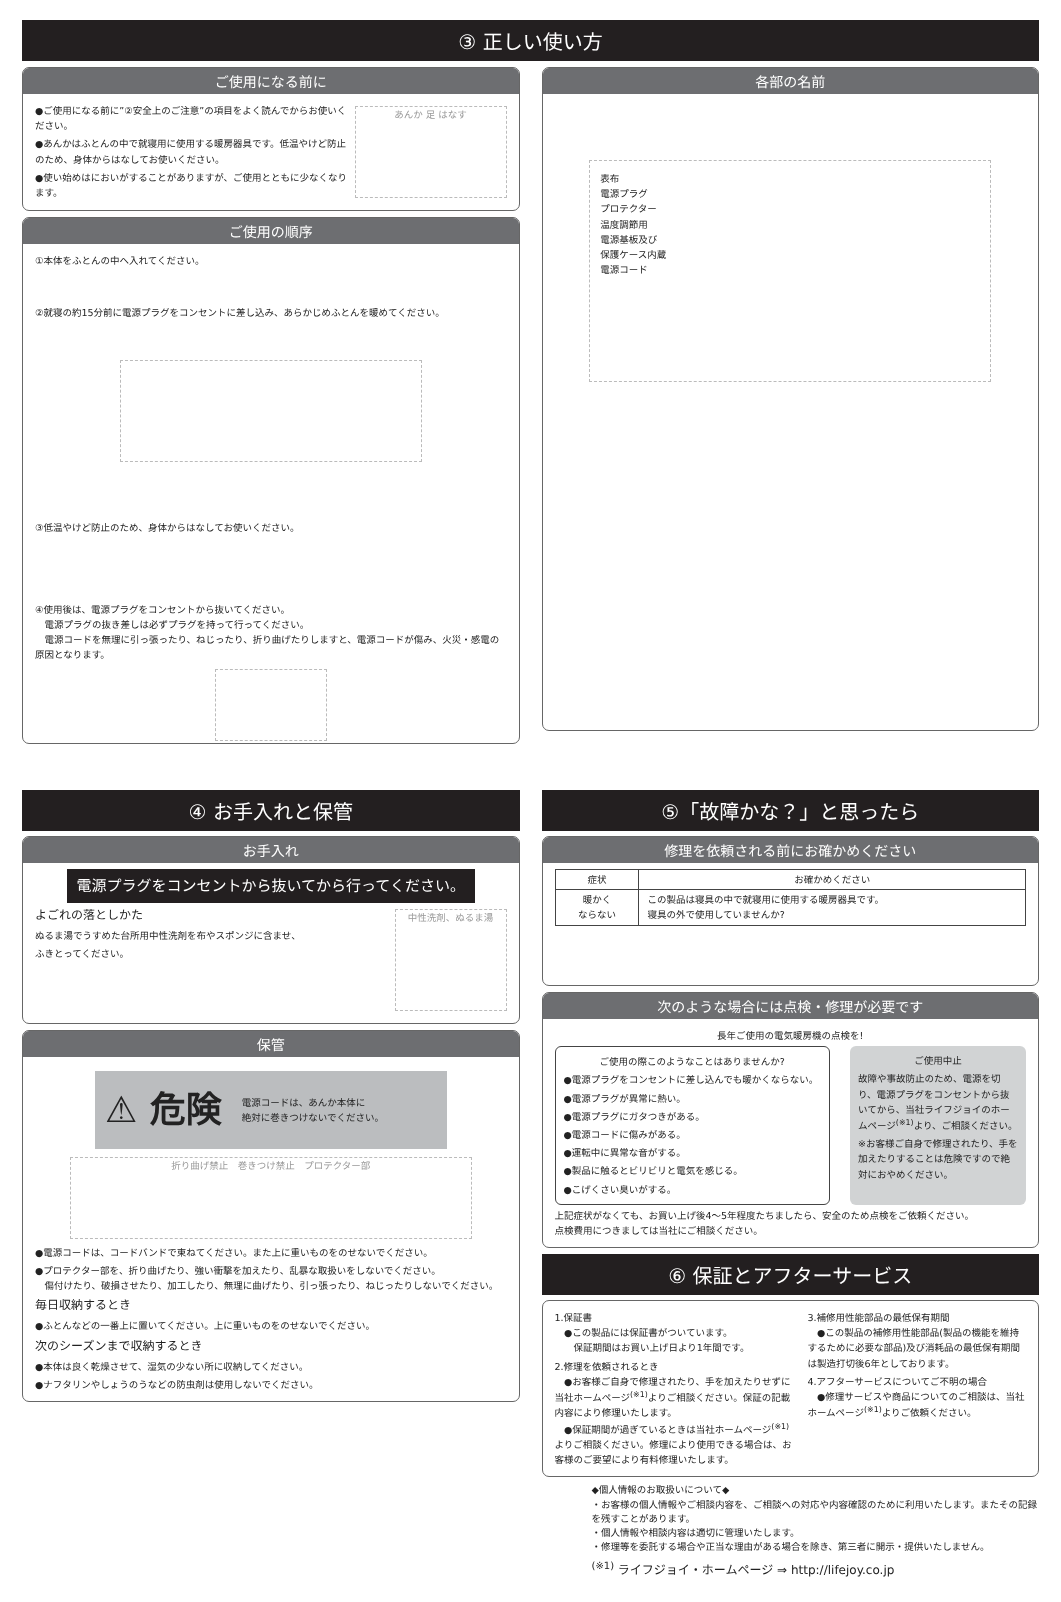③ 正しい使い方
ご使用になる前に
●ご使用になる前に”②安全上のご注意”の項目をよく読んでからお使いください。
●あんかはふとんの中で就寝用に使用する暖房器具です。低温やけど防止のため、身体からはなしてお使いください。
●使い始めはにおいがすることがありますが、ご使用とともに少なくなります。
あんか 足 はなす
ご使用の順序
①本体をふとんの中へ入れてください。
②就寝の約15分前に電源プラグをコンセントに差し込み、あらかじめふとんを暖めてください。
③低温やけど防止のため、身体からはなしてお使いください。
④使用後は、電源プラグをコンセントから抜いてください。
　電源プラグの抜き差しは必ずプラグを持って行ってください。
　電源コードを無理に引っ張ったり、ねじったり、折り曲げたりしますと、電源コードが傷み、火災・感電の原因となります。
各部の名前
表布
電源プラグ
プロテクター
温度調節用
電源基板及び
保護ケース内蔵
電源コード
④ お手入れと保管
お手入れ
電源プラグをコンセントから抜いてから行ってください。
よごれの落としかた
ぬるま湯でうすめた台所用中性洗剤を布やスポンジに含ませ、
ふきとってください。
中性洗剤、ぬるま湯
保管
⚠ 危険 電源コードは、あんか本体に
絶対に巻きつけないでください。
折り曲げ禁止　巻きつけ禁止　プロテクター部
●電源コードは、コードバンドで束ねてください。また上に重いものをのせないでください。
●プロテクター部を、折り曲げたり、強い衝撃を加えたり、乱暴な取扱いをしないでください。
　傷付けたり、破損させたり、加工したり、無理に曲げたり、引っ張ったり、ねじったりしないでください。
毎日収納するとき
●ふとんなどの一番上に置いてください。上に重いものをのせないでください。
次のシーズンまで収納するとき
●本体は良く乾燥させて、湿気の少ない所に収納してください。
●ナフタリンやしょうのうなどの防虫剤は使用しないでください。
⑤「故障かな？」と思ったら
修理を依頼される前にお確かめください
| 症状 | お確かめください |
| --- | --- |
| 暖かく ならない | この製品は寝具の中で就寝用に使用する暖房器具です。 寝具の外で使用していませんか? |
次のような場合には点検・修理が必要です
長年ご使用の電気暖房機の点検を!
ご使用の際このようなことはありませんか?
●電源プラグをコンセントに差し込んでも暖かくならない。
●電源プラグが異常に熱い。
●電源プラグにガタつきがある。
●電源コードに傷みがある。
●運転中に異常な音がする。
●製品に触るとビリビリと電気を感じる。
●こげくさい臭いがする。
ご使用中止
故障や事故防止のため、電源を切り、電源プラグをコンセントから抜いてから、当社ライフジョイのホームページ<sup>(※1)</sup>より、ご相談ください。
※お客様ご自身で修理されたり、手を加えたりすることは危険ですので絶対におやめください。
上記症状がなくても、お買い上げ後4～5年程度たちましたら、安全のため点検をご依頼ください。
点検費用につきましては当社にご相談ください。
⑥ 保証とアフターサービス
1.保証書
　●この製品には保証書がついています。
　　保証期間はお買い上げ日より1年間です。
2.修理を依頼されるとき
　●お客様ご自身で修理されたり、手を加えたりせずに当社ホームページ<sup>(※1)</sup>よりご相談ください。保証の記載内容により修理いたします。
　●保証期間が過ぎているときは当社ホームページ<sup>(※1)</sup>よりご相談ください。修理により使用できる場合は、お客様のご要望により有料修理いたします。
3.補修用性能部品の最低保有期間
　●この製品の補修用性能部品(製品の機能を維持するために必要な部品)及び消耗品の最低保有期間は製造打切後6年としております。
4.アフターサービスについてご不明の場合
　●修理サービスや商品についてのご相談は、当社ホームページ<sup>(※1)</sup>よりご依頼ください。
◆個人情報のお取扱いについて◆
・お客様の個人情報やご相談内容を、ご相談への対応や内容確認のために利用いたします。またその記録を残すことがあります。
・個人情報や相談内容は適切に管理いたします。
・修理等を委託する場合や正当な理由がある場合を除き、第三者に開示・提供いたしません。
<sup>(※1)</sup> ライフジョイ・ホームページ ⇒ http://lifejoy.co.jp